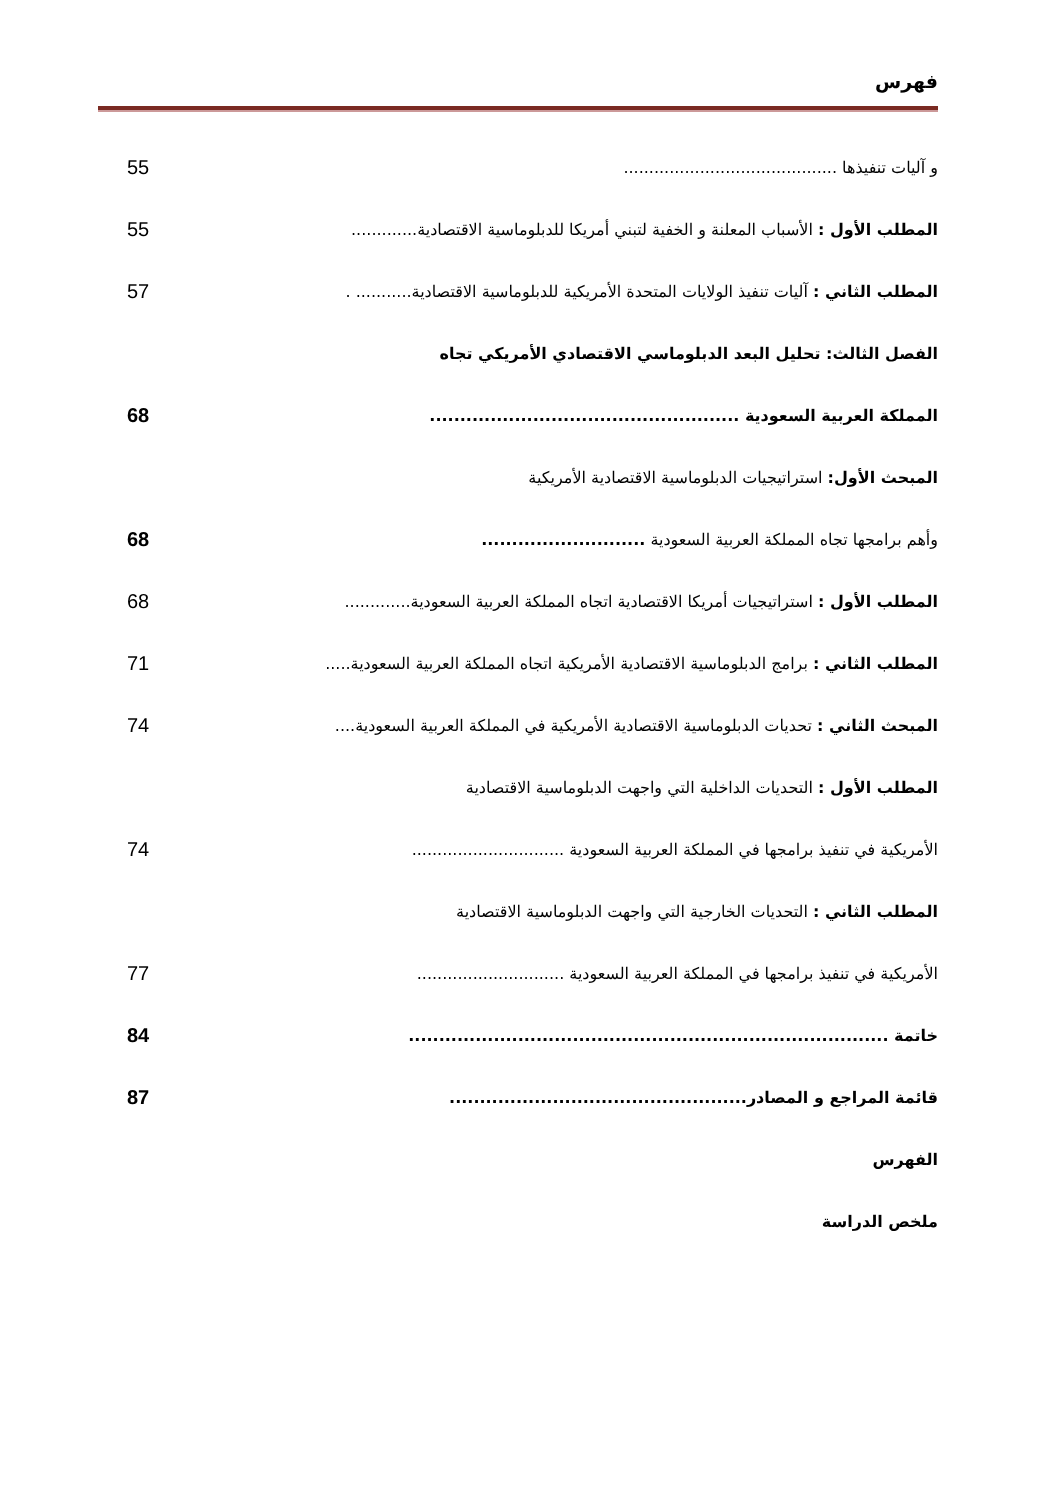فهرس
و آليات تنفيذها .......................................... 55
المطلب الأول : الأسباب المعلنة و الخفية لتبني أمريكا للدبلوماسية الاقتصادية............. 55
المطلب الثاني : آليات تنفيذ الولايات المتحدة الأمريكية للدبلوماسية الاقتصادية........... . 57
الفصل الثالث: تحليل البعد الدبلوماسي الاقتصادي الأمريكي تجاه
المملكة العربية السعودية ................................................... 68
المبحث الأول: استراتيجيات الدبلوماسية الاقتصادية الأمريكية
وأهم برامجها تجاه المملكة العربية السعودية ........................... 68
المطلب الأول : استراتيجيات أمريكا الاقتصادية اتجاه المملكة العربية السعودية............. 68
المطلب الثاني : برامج الدبلوماسية الاقتصادية الأمريكية اتجاه المملكة العربية السعودية..... 71
المبحث الثاني : تحديات الدبلوماسية الاقتصادية الأمريكية في المملكة العربية السعودية.... 74
المطلب الأول : التحديات الداخلية التي واجهت الدبلوماسية الاقتصادية
الأمريكية في تنفيذ برامجها في المملكة العربية السعودية .............................. 74
المطلب الثاني : التحديات الخارجية التي واجهت الدبلوماسية الاقتصادية
الأمريكية في تنفيذ برامجها في المملكة العربية السعودية ............................. 77
خاتمة ............................................................................... 84
قائمة المراجع و المصادر................................................. 87
الفهرس
ملخص الدراسة